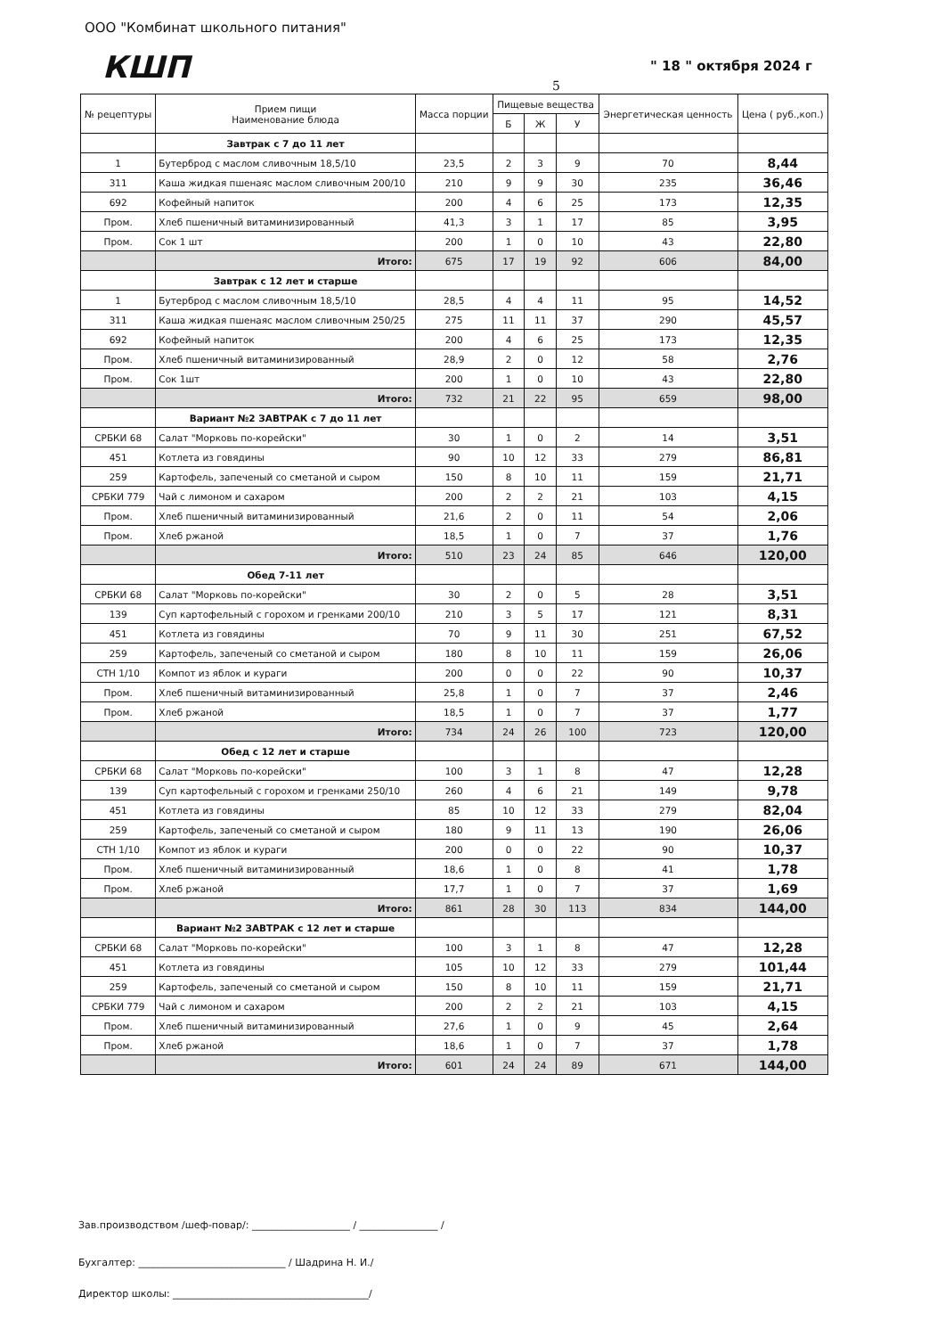ООО "Комбинат школьного питания"
КШП " 18 " октября 2024 г
5
| № рецептуры | Прием пищи Наименование блюда | Масса порции | Пищевые вещества | | | Энергетическая ценность | Цена ( руб.,коп.) |
| --- | --- | --- | --- | --- | --- | --- | --- |
| | | | Б | Ж | У | | |
| | Завтрак с 7 до 11 лет | | | | | | |
| 1 | Бутерброд с маслом сливочным 18,5/10 | 23,5 | 2 | 3 | 9 | 70 | 8,44 |
| 311 | Каша жидкая пшенаяс маслом сливочным 200/10 | 210 | 9 | 9 | 30 | 235 | 36,46 |
| 692 | Кофейный напиток | 200 | 4 | 6 | 25 | 173 | 12,35 |
| Пром. | Хлеб пшеничный витаминизированный | 41,3 | 3 | 1 | 17 | 85 | 3,95 |
| Пром. | Сок 1 шт | 200 | 1 | 0 | 10 | 43 | 22,80 |
| | Итого: | 675 | 17 | 19 | 92 | 606 | 84,00 |
| | Завтрак с 12 лет и старше | | | | | | |
| 1 | Бутерброд с маслом сливочным 18,5/10 | 28,5 | 4 | 4 | 11 | 95 | 14,52 |
| 311 | Каша жидкая пшенаяс маслом сливочным 250/25 | 275 | 11 | 11 | 37 | 290 | 45,57 |
| 692 | Кофейный напиток | 200 | 4 | 6 | 25 | 173 | 12,35 |
| Пром. | Хлеб пшеничный витаминизированный | 28,9 | 2 | 0 | 12 | 58 | 2,76 |
| Пром. | Сок 1шт | 200 | 1 | 0 | 10 | 43 | 22,80 |
| | Итого: | 732 | 21 | 22 | 95 | 659 | 98,00 |
| | Вариант №2 ЗАВТРАК с 7 до 11 лет | | | | | | |
| СРБКИ 68 | Салат "Морковь по-корейски" | 30 | 1 | 0 | 2 | 14 | 3,51 |
| 451 | Котлета из говядины | 90 | 10 | 12 | 33 | 279 | 86,81 |
| 259 | Картофель, запеченый со сметаной и сыром | 150 | 8 | 10 | 11 | 159 | 21,71 |
| СРБКИ 779 | Чай с лимоном и сахаром | 200 | 2 | 2 | 21 | 103 | 4,15 |
| Пром. | Хлеб пшеничный витаминизированный | 21,6 | 2 | 0 | 11 | 54 | 2,06 |
| Пром. | Хлеб ржаной | 18,5 | 1 | 0 | 7 | 37 | 1,76 |
| | Итого: | 510 | 23 | 24 | 85 | 646 | 120,00 |
| | Обед 7-11 лет | | | | | | |
| СРБКИ 68 | Салат "Морковь по-корейски" | 30 | 2 | 0 | 5 | 28 | 3,51 |
| 139 | Суп картофельный с горохом и гренками 200/10 | 210 | 3 | 5 | 17 | 121 | 8,31 |
| 451 | Котлета из говядины | 70 | 9 | 11 | 30 | 251 | 67,52 |
| 259 | Картофель, запеченый со сметаной и сыром | 180 | 8 | 10 | 11 | 159 | 26,06 |
| СТН 1/10 | Компот из яблок и кураги | 200 | 0 | 0 | 22 | 90 | 10,37 |
| Пром. | Хлеб пшеничный витаминизированный | 25,8 | 1 | 0 | 7 | 37 | 2,46 |
| Пром. | Хлеб ржаной | 18,5 | 1 | 0 | 7 | 37 | 1,77 |
| | Итого: | 734 | 24 | 26 | 100 | 723 | 120,00 |
| | Обед с 12 лет и старше | | | | | | |
| СРБКИ 68 | Салат "Морковь по-корейски" | 100 | 3 | 1 | 8 | 47 | 12,28 |
| 139 | Суп картофельный с горохом и гренками 250/10 | 260 | 4 | 6 | 21 | 149 | 9,78 |
| 451 | Котлета из говядины | 85 | 10 | 12 | 33 | 279 | 82,04 |
| 259 | Картофель, запеченый со сметаной и сыром | 180 | 9 | 11 | 13 | 190 | 26,06 |
| СТН 1/10 | Компот из яблок и кураги | 200 | 0 | 0 | 22 | 90 | 10,37 |
| Пром. | Хлеб пшеничный витаминизированный | 18,6 | 1 | 0 | 8 | 41 | 1,78 |
| Пром. | Хлеб ржаной | 17,7 | 1 | 0 | 7 | 37 | 1,69 |
| | Итого: | 861 | 28 | 30 | 113 | 834 | 144,00 |
| | Вариант №2 ЗАВТРАК с 12 лет и старше | | | | | | |
| СРБКИ 68 | Салат "Морковь по-корейски" | 100 | 3 | 1 | 8 | 47 | 12,28 |
| 451 | Котлета из говядины | 105 | 10 | 12 | 33 | 279 | 101,44 |
| 259 | Картофель, запеченый со сметаной и сыром | 150 | 8 | 10 | 11 | 159 | 21,71 |
| СРБКИ 779 | Чай с лимоном и сахаром | 200 | 2 | 2 | 21 | 103 | 4,15 |
| Пром. | Хлеб пшеничный витаминизированный | 27,6 | 1 | 0 | 9 | 45 | 2,64 |
| Пром. | Хлеб ржаной | 18,6 | 1 | 0 | 7 | 37 | 1,78 |
| | Итого: | 601 | 24 | 24 | 89 | 671 | 144,00 |
Зав.производством /шеф-повар/: ____________________ / ________________ /
Бухгалтер: ______________________________ / Шадрина Н. И./
Директор школы: ________________________________________/